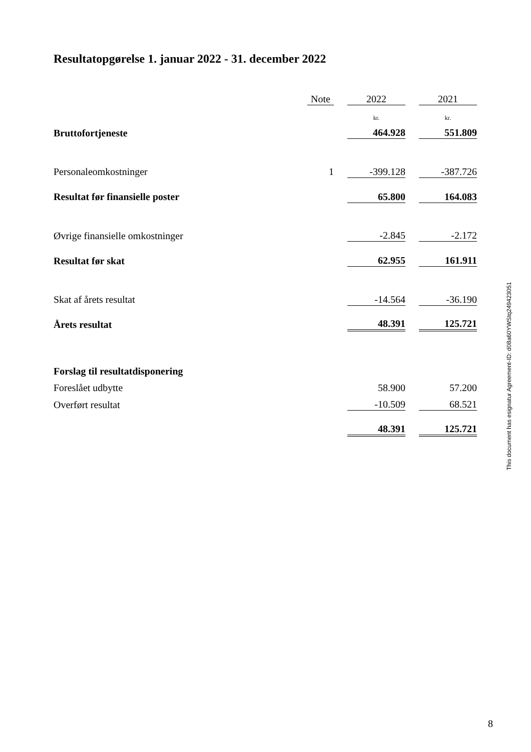Resultatopgørelse 1. januar 2022 - 31. december 2022
| | Note | | 2022 | | 2021 |
| --- | --- | --- | --- | --- | --- |
| | | | kr. | | kr. |
| Bruttofortjeneste | | | 464.928 | | 551.809 |
| Personaleomkostninger | 1 | | -399.128 | | -387.726 |
| Resultat før finansielle poster | | | 65.800 | | 164.083 |
| Øvrige finansielle omkostninger | | | -2.845 | | -2.172 |
| Resultat før skat | | | 62.955 | | 161.911 |
| Skat af årets resultat | | | -14.564 | | -36.190 |
| Årets resultat | | | 48.391 | | 125.721 |
| Forslag til resultatdisponering | | | | | |
| Foreslået udbytte | | | 58.900 | | 57.200 |
| Overført resultat | | | -10.509 | | 68.521 |
| | | | 48.391 | | 125.721 |
This document has esignatur Agreement-ID: d08a60YWStq249423051
8